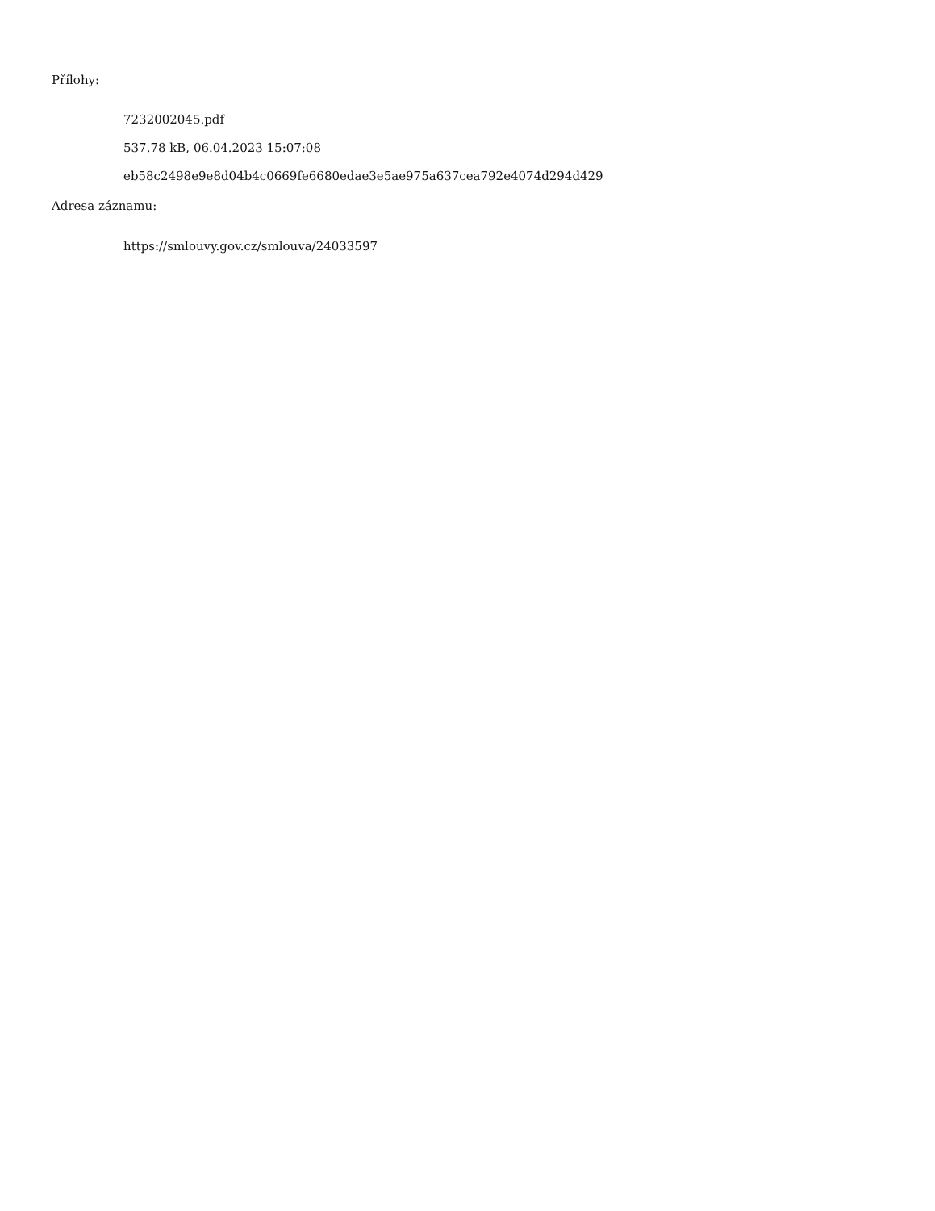Přílohy:
7232002045.pdf
537.78 kB, 06.04.2023 15:07:08
eb58c2498e9e8d04b4c0669fe6680edae3e5ae975a637cea792e4074d294d429
Adresa záznamu:
https://smlouvy.gov.cz/smlouva/24033597